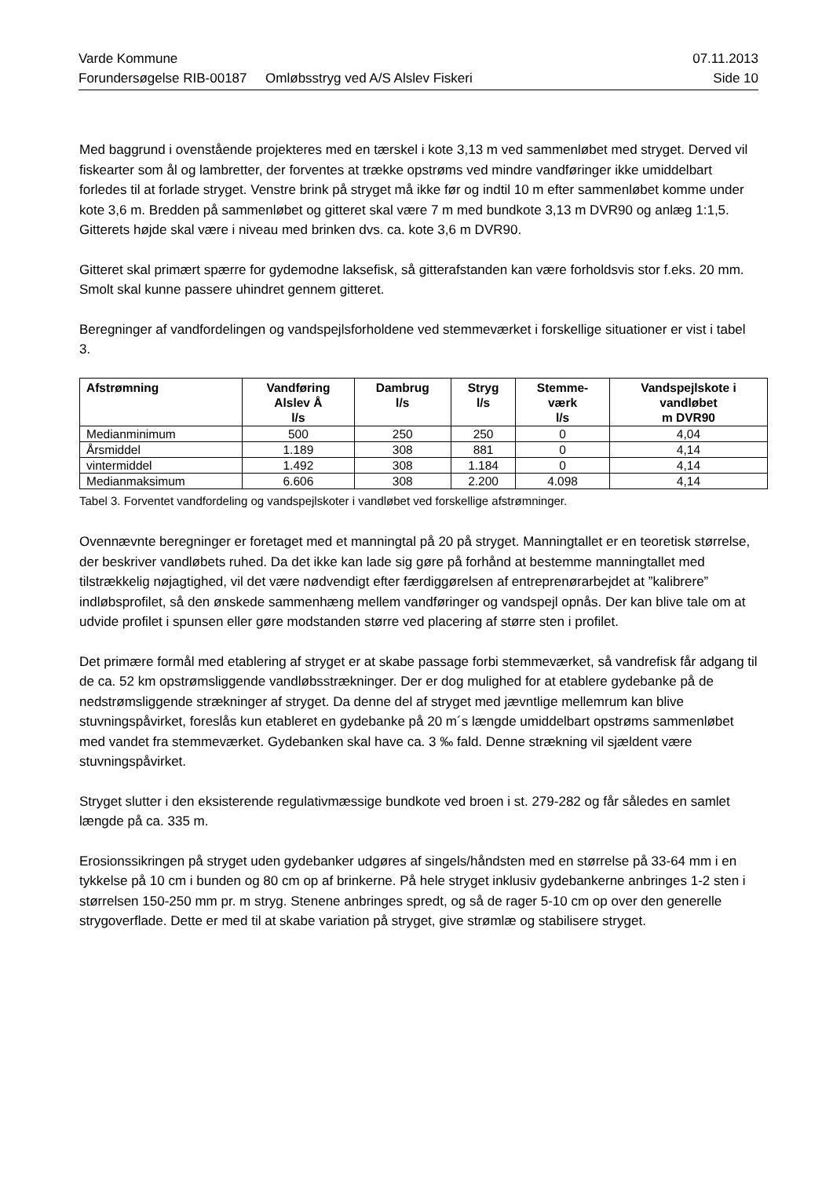Varde Kommune 07.11.2013
Forundersøgelse RIB-00187 Omløbsstryg ved A/S Alslev Fiskeri Side 10
Med baggrund i ovenstående projekteres med en tærskel i kote 3,13 m ved sammenløbet med stryget. Derved vil fiskearter som ål og lambretter, der forventes at trække opstrøms ved mindre vandføringer ikke umiddelbart forledes til at forlade stryget. Venstre brink på stryget må ikke før og indtil 10 m efter sammenløbet komme under kote 3,6 m. Bredden på sammenløbet og gitteret skal være 7 m med bundkote 3,13 m DVR90 og anlæg 1:1,5. Gitterets højde skal være i niveau med brinken dvs. ca. kote 3,6 m DVR90.
Gitteret skal primært spærre for gydemodne laksefisk, så gitterafstanden kan være forholdsvis stor f.eks. 20 mm. Smolt skal kunne passere uhindret gennem gitteret.
Beregninger af vandfordelingen og vandspejlsforholdene ved stemmeværket i forskellige situationer er vist i tabel 3.
| Afstrømning | Vandføring Alslev Å l/s | Dambrug l/s | Stryg l/s | Stemme- værk l/s | Vandspejlskote i vandløbet m DVR90 |
| --- | --- | --- | --- | --- | --- |
| Medianminimum | 500 | 250 | 250 | 0 | 4,04 |
| Årsmiddel | 1.189 | 308 | 881 | 0 | 4,14 |
| vintermiddel | 1.492 | 308 | 1.184 | 0 | 4,14 |
| Medianmaksimum | 6.606 | 308 | 2.200 | 4.098 | 4,14 |
Tabel 3. Forventet vandfordeling og vandspejlskoter i vandløbet ved forskellige afstrømninger.
Ovennævnte beregninger er foretaget med et manningtal på 20 på stryget. Manningtallet er en teoretisk størrelse, der beskriver vandløbets ruhed. Da det ikke kan lade sig gøre på forhånd at bestemme manningtallet med tilstrækkelig nøjagtighed, vil det være nødvendigt efter færdiggørelsen af entreprenørarbejdet at ”kalibrere” indløbsprofilet, så den ønskede sammenhæng mellem vandføringer og vandspejl opnås. Der kan blive tale om at udvide profilet i spunsen eller gøre modstanden større ved placering af større sten i profilet.
Det primære formål med etablering af stryget er at skabe passage forbi stemmeværket, så vandrefisk får adgang til de ca. 52 km opstrømsliggende vandløbsstrækninger. Der er dog mulighed for at etablere gydebanke på de nedstrømsliggende strækninger af stryget. Da denne del af stryget med jævntlige mellemrum kan blive stuvningspåvirket, foreslås kun etableret en gydebanke på 20 m´s længde umiddelbart opstrøms sammenløbet med vandet fra stemmeværket. Gydebanken skal have ca. 3 ‰ fald. Denne strækning vil sjældent være stuvningspåvirket.
Stryget slutter i den eksisterende regulativmæssige bundkote ved broen i st. 279-282 og får således en samlet længde på ca. 335 m.
Erosionssikringen på stryget uden gydebanker udgøres af singels/håndsten med en størrelse på 33-64 mm i en tykkelse på 10 cm i bunden og 80 cm op af brinkerne. På hele stryget inklusiv gydebankerne anbringes 1-2 sten i størrelsen 150-250 mm pr. m stryg. Stenene anbringes spredt, og så de rager 5-10 cm op over den generelle strygoverflade. Dette er med til at skabe variation på stryget, give strømlæ og stabilisere stryget.